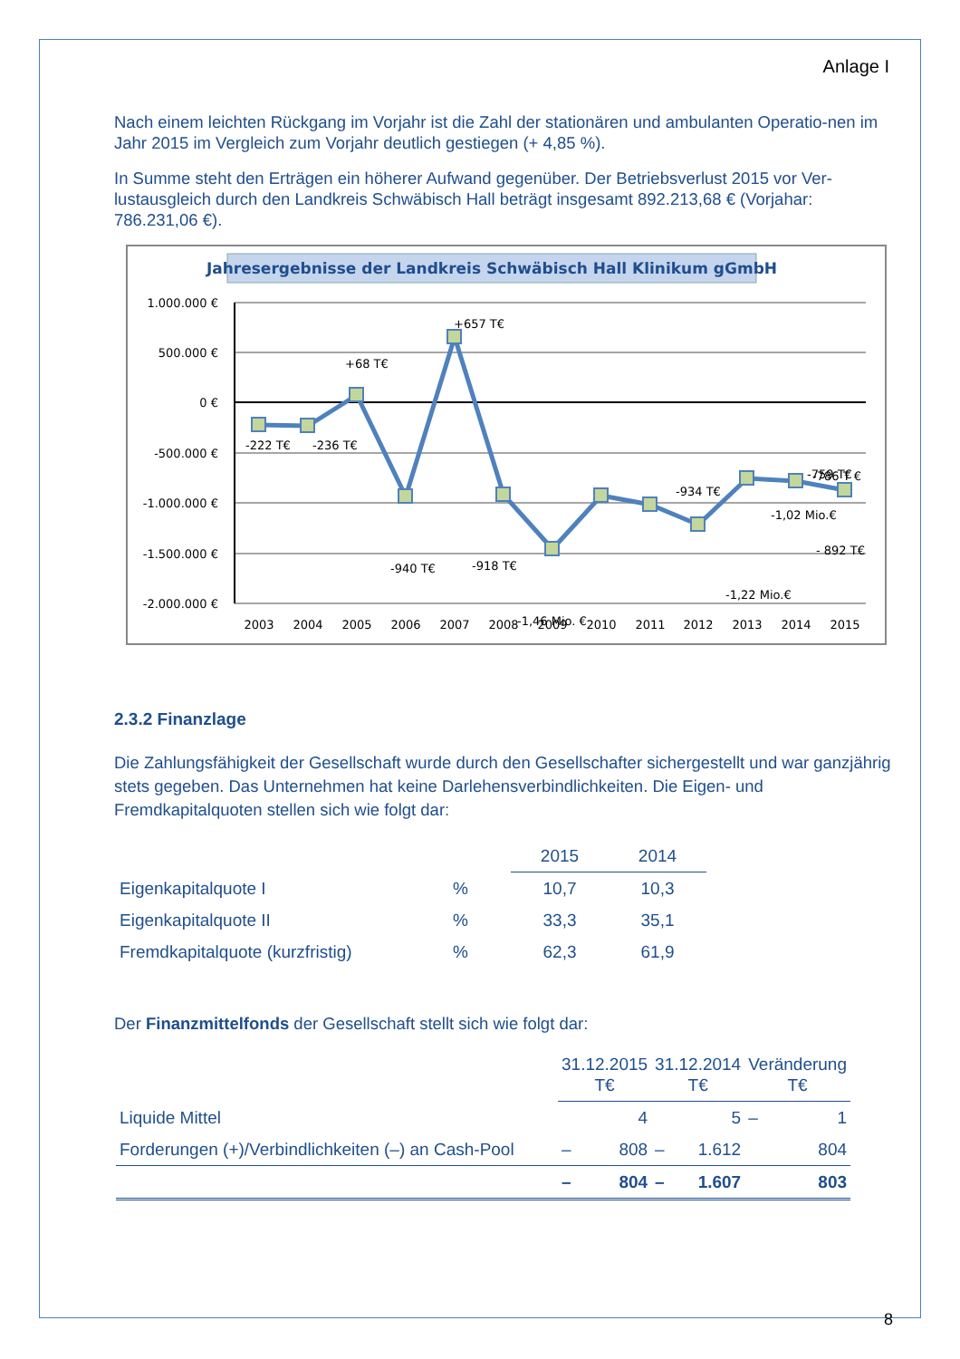Anlage I
Nach einem leichten Rückgang im Vorjahr ist die Zahl der stationären und ambulanten Operatio-nen im Jahr 2015 im Vergleich zum Vorjahr deutlich gestiegen (+ 4,85 %).
In Summe steht den Erträgen ein höherer Aufwand gegenüber. Der Betriebsverlust 2015 vor Ver-lustausgleich durch den Landkreis Schwäbisch Hall beträgt insgesamt 892.213,68 € (Vorjahar: 786.231,06 €).
Jahresergebnisse der Landkreis Schwäbisch Hall Klinikum gGmbH
1.000.000 €
500.000 €
0 €
-500.000 €
-1.000.000 €
-1.500.000 €
-2.000.000 €
-222 T€
-236 T€
+68 T€
-940 T€
+657 T€
-918 T€
-1,46 Mio. €
-934 T€
-1,02 Mio.€
-1,22 Mio.€
-759 T€
-786 T €
- 892 T€
2003
2004
2005
2006
2007
2008
2009
2010
2011
2012
2013
2014
2015
2.3.2 Finanzlage
Die Zahlungsfähigkeit der Gesellschaft wurde durch den Gesellschafter sichergestellt und war ganzjährig stets gegeben. Das Unternehmen hat keine Darlehensverbindlichkeiten. Die Eigen- und Fremdkapitalquoten stellen sich wie folgt dar:
| | | 2015 | 2014 |
| --- | --- | --- | --- |
| Eigenkapitalquote I | % | 10,7 | 10,3 |
| Eigenkapitalquote II | % | 33,3 | 35,1 |
| Fremdkapitalquote (kurzfristig) | % | 62,3 | 61,9 |
Der Finanzmittelfonds der Gesellschaft stellt sich wie folgt dar:
| | 31.12.2015 T€ | | 31.12.2014 T€ | | Veränderung T€ | |
| --- | --- | --- | --- | --- | --- | --- |
| Liquide Mittel | | 4 | | 5 | – | 1 |
| Forderungen (+)/Verbindlichkeiten (–) an Cash-Pool | – | 808 | – | 1.612 | | 804 |
| | – | 804 | – | 1.607 | | 803 |
8